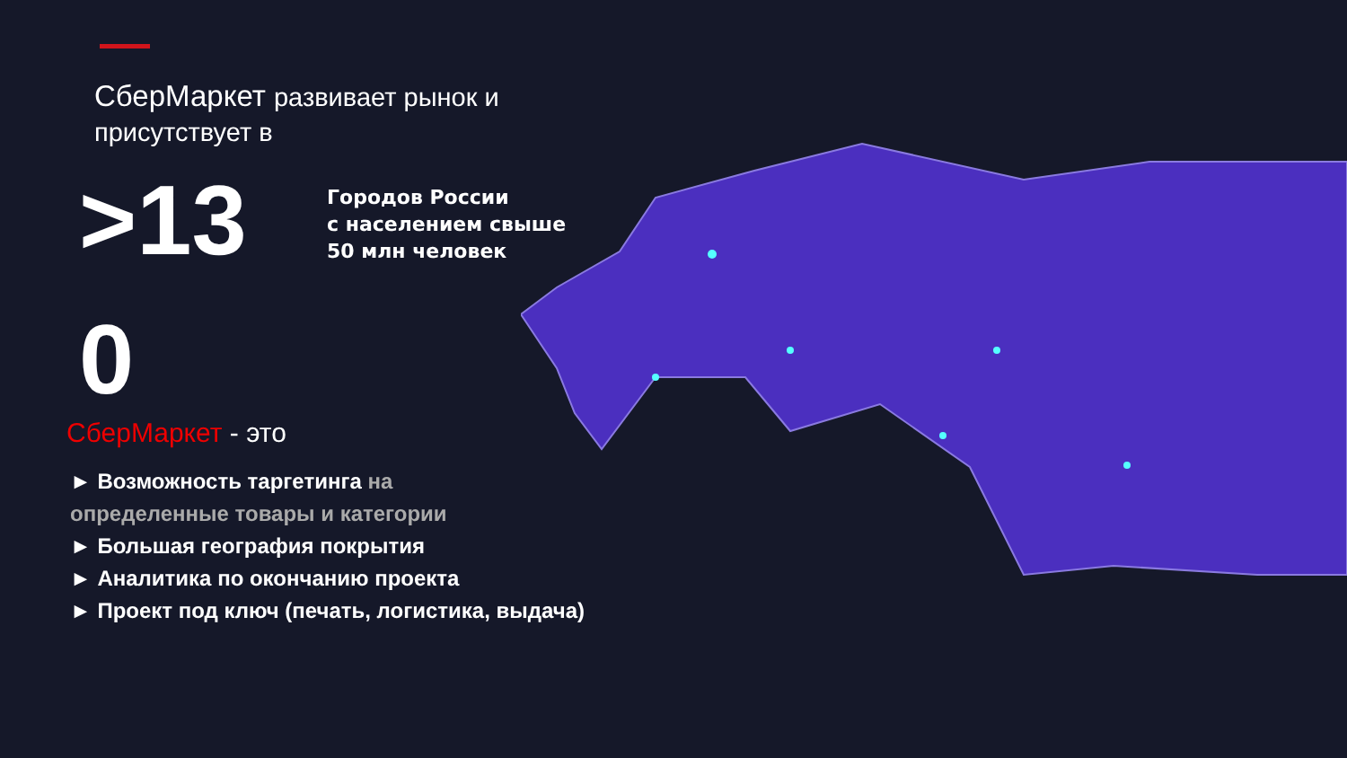СберМаркет развивает рынок и
присутствует в
>13
Городов России
с населением свыше
50 млн человек
0
СберМаркет - это
► Возможность таргетинга на
определенные товары и категории
► Большая география покрытия
► Аналитика по окончанию проекта
► Проект под ключ (печать, логистика, выдача)